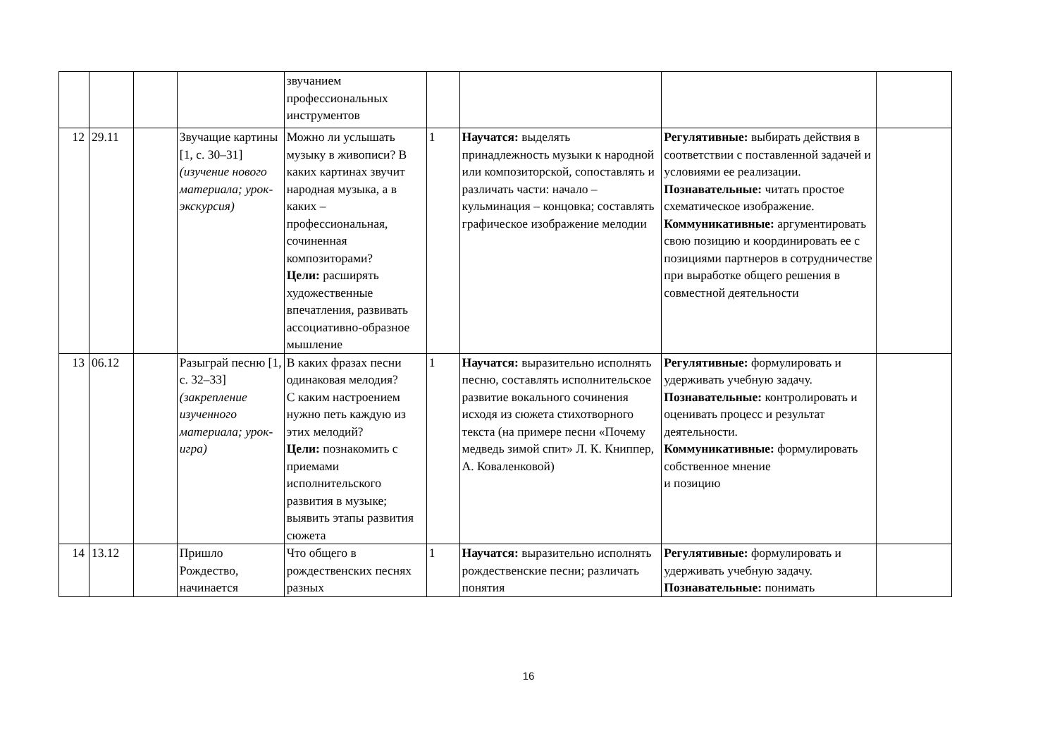| | | | | звучанием профессиональных инструментов | | | | |
| 12 | 29.11 | | Звучащие картины [1, с. 30–31] (изучение нового материала; урок-экскурсия) | Можно ли услышать музыку в живописи? В каких картинах звучит народная музыка, а в каких – профессиональная, сочиненная композиторами? Цели: расширять художественные впечатления, развивать ассоциативно-образное мышление | 1 | Научатся: выделять принадлежность музыки к народной или композиторской, сопоставлять и различать части: начало – кульминация – концовка; составлять графическое изображение мелодии | Регулятивные: выбирать действия в соответствии с поставленной задачей и условиями ее реализации. Познавательные: читать простое схематическое изображение. Коммуникативные: аргументировать свою позицию и координировать ее с позициями партнеров в сотрудничестве при выработке общего решения в совместной деятельности | |
| 13 | 06.12 | | Разыграй песню [1, с. 32–33] (закрепление изученного материала; урок-игра) | В каких фразах песни одинаковая мелодия? С каким настроением нужно петь каждую из этих мелодий? Цели: познакомить с приемами исполнительского развития в музыке; выявить этапы развития сюжета | 1 | Научатся: выразительно исполнять песню, составлять исполнительское развитие вокального сочинения исходя из сюжета стихотворного текста (на примере песни «Почему медведь зимой спит» Л. К. Книппер, А. Коваленковой) | Регулятивные: формулировать и удерживать учебную задачу. Познавательные: контролировать и оценивать процесс и результат деятельности. Коммуникативные: формулировать собственное мнение и позицию | |
| 14 | 13.12 | | Пришло Рождество, начинается | Что общего в рождественских песнях разных | 1 | Научатся: выразительно исполнять рождественские песни; различать понятия | Регулятивные: формулировать и удерживать учебную задачу. Познавательные: понимать | |
16